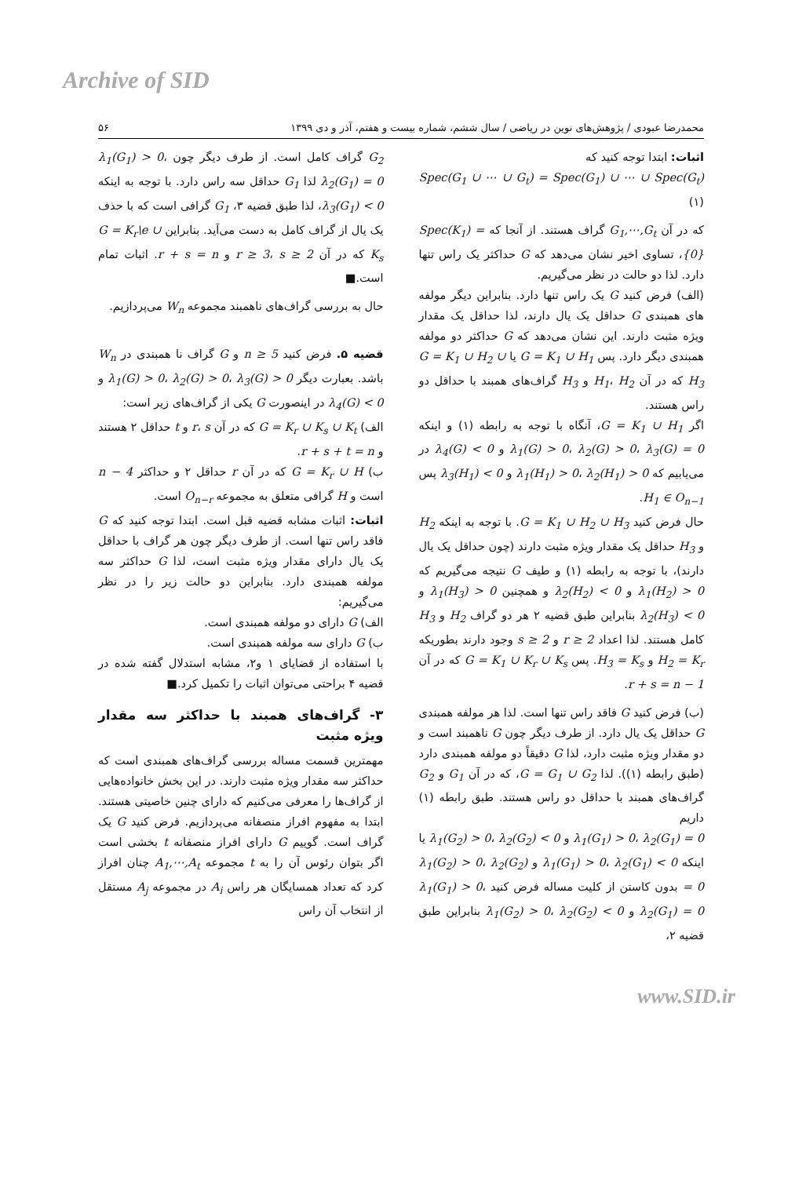Archive of SID
محمدرضا عبودی / پژوهش‌های نوین در ریاضی / سال ششم، شماره بیست و هفتم، آذر و دی ۱۳۹۹ ۵۶
اثبات: ابتدا توجه کنید که
Spec(G<sub>1</sub> ∪ ⋯ ∪ G<sub>t</sub>) = Spec(G<sub>1</sub>) ∪ ⋯ ∪ Spec(G<sub>t</sub>) (۱)
که در آن G<sub>1</sub>,⋯,G<sub>t</sub> گراف هستند. از آنجا که Spec(K<sub>1</sub>) = {0}، تساوی اخیر نشان می‌دهد که G حداکثر یک راس تنها دارد. لذا دو حالت در نظر می‌گیریم.
(الف) فرض کنید G یک راس تنها دارد. بنابراین دیگر مولفه های همبندی G حداقل یک یال دارند، لذا حداقل یک مقدار ویژه مثبت دارند. این نشان می‌دهد که G حداکثر دو مولفه همبندی دیگر دارد. پس G = K<sub>1</sub> ∪ H<sub>1</sub> یا G = K<sub>1</sub> ∪ H<sub>2</sub> ∪ H<sub>3</sub> که در آن H<sub>1</sub>، H<sub>2</sub> و H<sub>3</sub> گراف‌های همبند با حداقل دو راس هستند.
اگر G = K<sub>1</sub> ∪ H<sub>1</sub>، آنگاه با توجه به رابطه (۱) و اینکه λ<sub>1</sub>(G) > 0، λ<sub>2</sub>(G) > 0، λ<sub>3</sub>(G) = 0 و λ<sub>4</sub>(G) < 0 در می‌یابیم که λ<sub>1</sub>(H<sub>1</sub>) > 0، λ<sub>2</sub>(H<sub>1</sub>) > 0 و λ<sub>3</sub>(H<sub>1</sub>) < 0 پس H<sub>1</sub> ∈ O<sub>n−1</sub>.
حال فرض کنید G = K<sub>1</sub> ∪ H<sub>2</sub> ∪ H<sub>3</sub>. با توجه به اینکه H<sub>2</sub> و H<sub>3</sub> حداقل یک مقدار ویژه مثبت دارند (چون حداقل یک یال دارند)، با توجه به رابطه (۱) و طیف G نتیجه می‌گیریم که λ<sub>1</sub>(H<sub>2</sub>) > 0 و λ<sub>2</sub>(H<sub>2</sub>) < 0 و همچنین λ<sub>1</sub>(H<sub>3</sub>) > 0 و λ<sub>2</sub>(H<sub>3</sub>) < 0 بنابراین طبق قضیه ۲ هر دو گراف H<sub>2</sub> و H<sub>3</sub> کامل هستند. لذا اعداد r ≥ 2 و s ≥ 2 وجود دارند بطوریکه H<sub>2</sub> = K<sub>r</sub> و H<sub>3</sub> = K<sub>s</sub>. پس G = K<sub>1</sub> ∪ K<sub>r</sub> ∪ K<sub>s</sub> که در آن r + s = n − 1.
(ب) فرض کنید G فاقد راس تنها است. لذا هر مولفه همبندی G حداقل یک یال دارد. از طرف دیگر چون G ناهمبند است و دو مقدار ویژه مثبت دارد، لذا G دقیقاً دو مولفه همبندی دارد (طبق رابطه (۱)). لذا G = G<sub>1</sub> ∪ G<sub>2</sub>، که در آن G<sub>1</sub> و G<sub>2</sub> گراف‌های همبند با حداقل دو راس هستند. طبق رابطه (۱) داریم
λ<sub>1</sub>(G<sub>1</sub>) > 0، λ<sub>2</sub>(G<sub>1</sub>) = 0 و λ<sub>1</sub>(G<sub>2</sub>) > 0، λ<sub>2</sub>(G<sub>2</sub>) < 0 یا اینکه λ<sub>1</sub>(G<sub>1</sub>) > 0، λ<sub>2</sub>(G<sub>1</sub>) < 0 و λ<sub>1</sub>(G<sub>2</sub>) > 0، λ<sub>2</sub>(G<sub>2</sub>) = 0 بدون کاستن از کلیت مساله فرض کنید λ<sub>1</sub>(G<sub>1</sub>) > 0، λ<sub>2</sub>(G<sub>1</sub>) = 0 و λ<sub>1</sub>(G<sub>2</sub>) > 0، λ<sub>2</sub>(G<sub>2</sub>) < 0 بنابراین طبق قضیه ۲،
G<sub>2</sub> گراف کامل است. از طرف دیگر چون λ<sub>1</sub>(G<sub>1</sub>) > 0، λ<sub>2</sub>(G<sub>1</sub>) = 0 لذا G<sub>1</sub> حداقل سه راس دارد. با توجه به اینکه λ<sub>3</sub>(G<sub>1</sub>) < 0، لذا طبق قضیه ۳، G<sub>1</sub> گرافی است که با حذف یک یال از گراف کامل به دست می‌آید. بنابراین G = K<sub>r</sub>\e ∪ K<sub>s</sub> که در آن r ≥ 3، s ≥ 2 و r + s = n. اثبات تمام است.■
حال به بررسی گراف‌های ناهمبند مجموعه W<sub>n</sub> می‌پردازیم.
قضیه ۵. فرض کنید n ≥ 5 و G گراف نا همبندی در W<sub>n</sub> باشد. بعبارت دیگر λ<sub>1</sub>(G) > 0، λ<sub>2</sub>(G) > 0، λ<sub>3</sub>(G) > 0 و λ<sub>4</sub>(G) < 0 در اینصورت G یکی از گراف‌های زیر است:
الف) G = K<sub>r</sub> ∪ K<sub>s</sub> ∪ K<sub>t</sub> که در آن r، s و t حداقل ۲ هستند و r + s + t = n.
ب) G = K<sub>r</sub> ∪ H که در آن r حداقل ۲ و حداکثر n − 4 است و H گرافی متعلق به مجموعه O<sub>n−r</sub> است.
اثبات: اثبات مشابه قضیه قبل است. ابتدا توجه کنید که G فاقد راس تنها است. از طرف دیگر چون هر گراف با حداقل یک یال دارای مقدار ویژه مثبت است، لذا G حداکثر سه مولفه همبندی دارد. بنابراین دو حالت زیر را در نظر می‌گیریم:
الف) G دارای دو مولفه همبندی است.
ب) G دارای سه مولفه همبندی است.
با استفاده از قضایای ۱ و۲، مشابه استدلال گفته شده در قضیه ۴ براحتی می‌توان اثبات را تکمیل کرد.■
۳- گراف‌های همبند با حداکثر سه مقدار ویژه مثبت
مهمترین قسمت مساله بررسی گراف‌های همبندی است که حداکثر سه مقدار ویژه مثبت دارند. در این بخش خانواده‌هایی از گراف‌ها را معرفی می‌کنیم که دارای چنین خاصیتی هستند. ابتدا به مفهوم افراز منصفانه می‌پردازیم. فرض کنید G یک گراف است. گوییم G دارای افراز منصفانه t بخشی است اگر بتوان رئوس آن را به t مجموعه A<sub>1</sub>,⋯,A<sub>t</sub> چنان افراز کرد که تعداد همسایگان هر راس A<sub>i</sub> در مجموعه A<sub>j</sub> مستقل از انتخاب آن راس
www.SID.ir